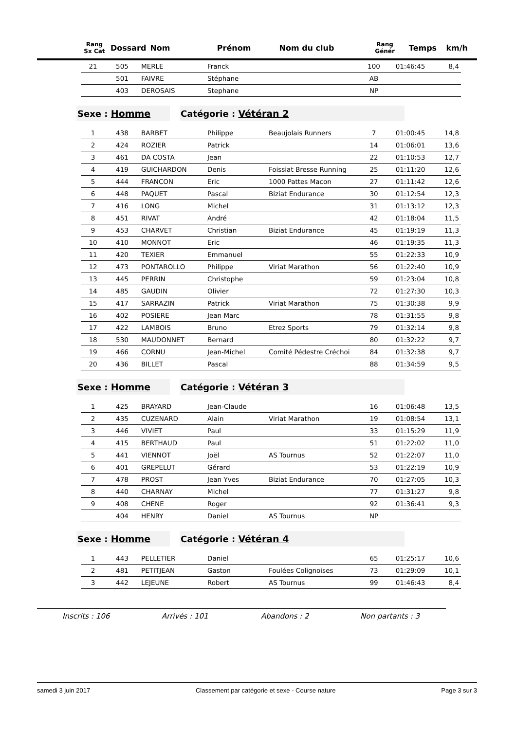| Rang Sx Cat | Dossard | Nom | Prénom | Nom du club | Rang Génér | Temps | km/h |
| --- | --- | --- | --- | --- | --- | --- | --- |
| 21 | 505 | MERLE | Franck | | 100 | 01:46:45 | 8,4 |
| | 501 | FAIVRE | Stéphane | | AB | | |
| | 403 | DEROSAIS | Stephane | | NP | | |
Sexe : Homme Catégorie : Vétéran 2
| 1 | 438 | BARBET | Philippe | Beaujolais Runners | 7 | 01:00:45 | 14,8 |
| 2 | 424 | ROZIER | Patrick | | 14 | 01:06:01 | 13,6 |
| 3 | 461 | DA COSTA | Jean | | 22 | 01:10:53 | 12,7 |
| 4 | 419 | GUICHARDON | Denis | Foissiat Bresse Running | 25 | 01:11:20 | 12,6 |
| 5 | 444 | FRANCON | Eric | 1000 Pattes Macon | 27 | 01:11:42 | 12,6 |
| 6 | 448 | PAQUET | Pascal | Biziat Endurance | 30 | 01:12:54 | 12,3 |
| 7 | 416 | LONG | Michel | | 31 | 01:13:12 | 12,3 |
| 8 | 451 | RIVAT | André | | 42 | 01:18:04 | 11,5 |
| 9 | 453 | CHARVET | Christian | Biziat Endurance | 45 | 01:19:19 | 11,3 |
| 10 | 410 | MONNOT | Eric | | 46 | 01:19:35 | 11,3 |
| 11 | 420 | TEXIER | Emmanuel | | 55 | 01:22:33 | 10,9 |
| 12 | 473 | PONTAROLLO | Philippe | Viriat Marathon | 56 | 01:22:40 | 10,9 |
| 13 | 445 | PERRIN | Christophe | | 59 | 01:23:04 | 10,8 |
| 14 | 485 | GAUDIN | Olivier | | 72 | 01:27:30 | 10,3 |
| 15 | 417 | SARRAZIN | Patrick | Viriat Marathon | 75 | 01:30:38 | 9,9 |
| 16 | 402 | POSIERE | Jean Marc | | 78 | 01:31:55 | 9,8 |
| 17 | 422 | LAMBOIS | Bruno | Etrez Sports | 79 | 01:32:14 | 9,8 |
| 18 | 530 | MAUDONNET | Bernard | | 80 | 01:32:22 | 9,7 |
| 19 | 466 | CORNU | Jean-Michel | Comité Pédestre Créchoi | 84 | 01:32:38 | 9,7 |
| 20 | 436 | BILLET | Pascal | | 88 | 01:34:59 | 9,5 |
Sexe : Homme Catégorie : Vétéran 3
| 1 | 425 | BRAYARD | Jean-Claude | | 16 | 01:06:48 | 13,5 |
| 2 | 435 | CUZENARD | Alain | Viriat Marathon | 19 | 01:08:54 | 13,1 |
| 3 | 446 | VIVIET | Paul | | 33 | 01:15:29 | 11,9 |
| 4 | 415 | BERTHAUD | Paul | | 51 | 01:22:02 | 11,0 |
| 5 | 441 | VIENNOT | Joël | AS Tournus | 52 | 01:22:07 | 11,0 |
| 6 | 401 | GREPELUT | Gérard | | 53 | 01:22:19 | 10,9 |
| 7 | 478 | PROST | Jean Yves | Biziat Endurance | 70 | 01:27:05 | 10,3 |
| 8 | 440 | CHARNAY | Michel | | 77 | 01:31:27 | 9,8 |
| 9 | 408 | CHENE | Roger | | 92 | 01:36:41 | 9,3 |
| | 404 | HENRY | Daniel | AS Tournus | NP | | |
Sexe : Homme Catégorie : Vétéran 4
| 1 | 443 | PELLETIER | Daniel | | 65 | 01:25:17 | 10,6 |
| 2 | 481 | PETITJEAN | Gaston | Foulées Colignoises | 73 | 01:29:09 | 10,1 |
| 3 | 442 | LEJEUNE | Robert | AS Tournus | 99 | 01:46:43 | 8,4 |
Inscrits : 106 Arrivés : 101 Abandons : 2 Non partants : 3
samedi 3 juin 2017 Classement par catégorie et sexe - Course nature Page 3 sur 3